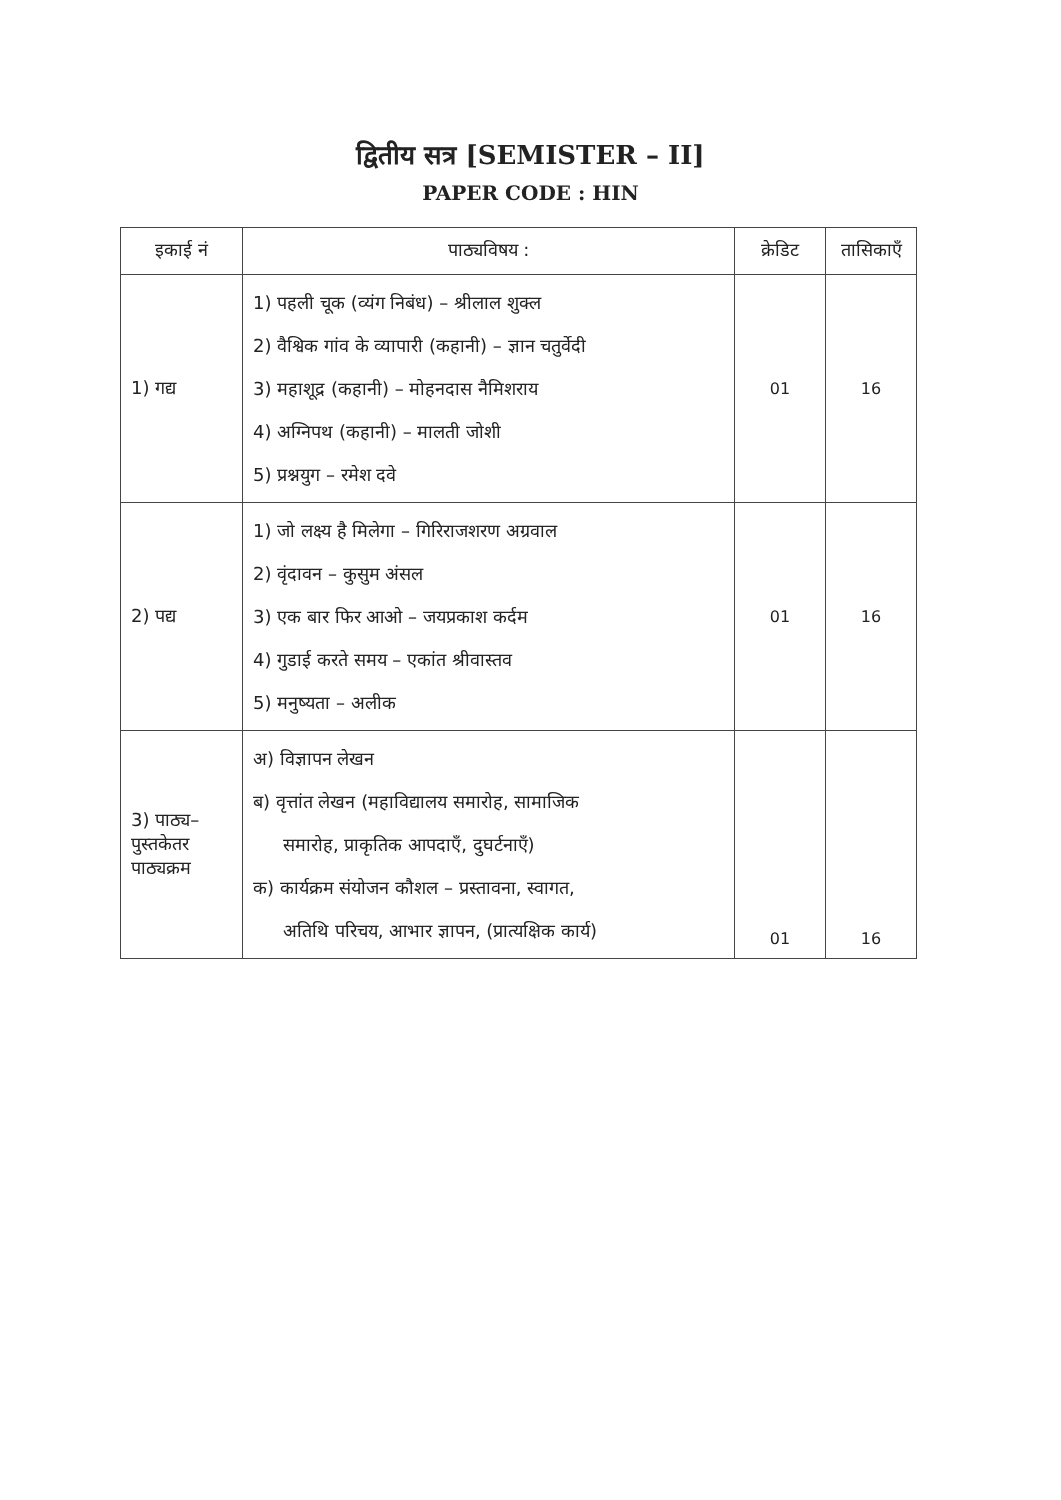द्वितीय सत्र [SEMISTER – II]
PAPER CODE : HIN
| इकाई नं | पाठ्यविषय : | क्रेडिट | तासिकाएँ |
| --- | --- | --- | --- |
| 1) गद्य | 1) पहली चूक (व्यंग निबंध) – श्रीलाल शुक्ल 2) वैश्विक गांव के व्यापारी (कहानी) – ज्ञान चतुर्वेदी 3) महाशूद्र (कहानी) – मोहनदास नैमिशराय 4) अग्निपथ (कहानी) – मालती जोशी 5) प्रश्नयुग – रमेश दवे | 01 | 16 |
| 2) पद्य | 1) जो लक्ष्य है मिलेगा – गिरिराजशरण अग्रवाल 2) वृंदावन – कुसुम अंसल 3) एक बार फिर आओ – जयप्रकाश कर्दम 4) गुडाई करते समय – एकांत श्रीवास्तव 5) मनुष्यता – अलीक | 01 | 16 |
| 3) पाठ्य– पुस्तकेतर पाठ्यक्रम | अ) विज्ञापन लेखन ब) वृत्तांत लेखन (महाविद्यालय समारोह, सामाजिक समारोह, प्राकृतिक आपदाएँ, दुघर्टनाएँ) क) कार्यक्रम संयोजन कौशल – प्रस्तावना, स्वागत, अतिथि परिचय, आभार ज्ञापन, (प्रात्यक्षिक कार्य) | 01 | 16 |